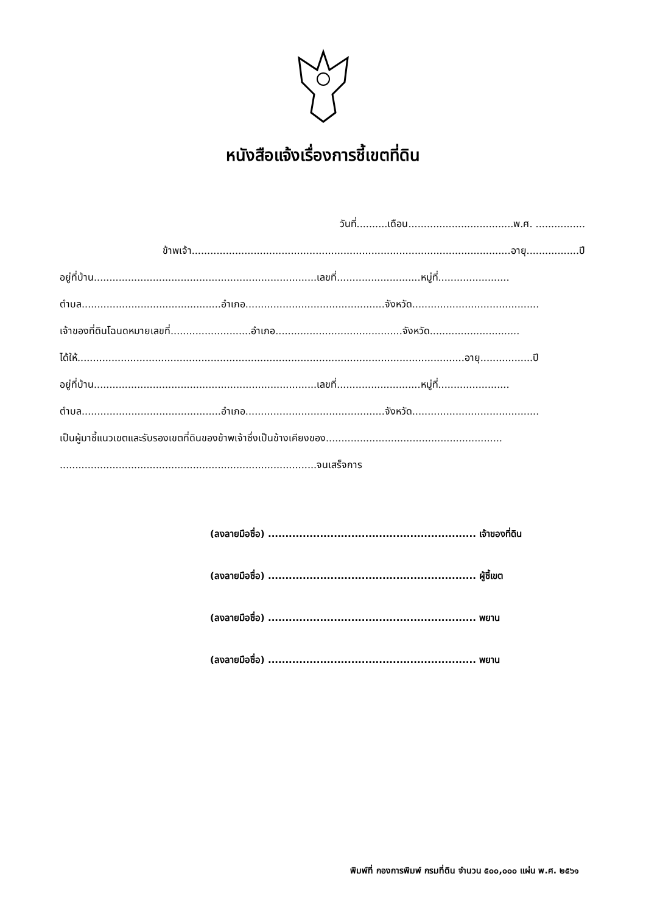หนังสือแจ้งเรื่องการชี้เขตที่ดิน
วันที่..........เดือน..................................พ.ศ. ................
ข้าพเจ้า.......................................................................................................อายุ.................ปี
อยู่ที่บ้าน........................................................................เลขที่...........................หมู่ที่.......................
ตำบล.............................................อำเภอ.............................................จังหวัด.........................................
เจ้าของที่ดินโฉนดหมายเลขที่..........................อำเภอ.........................................จังหวัด.............................
ได้ให้.............................................................................................................................อายุ.................ปี
อยู่ที่บ้าน........................................................................เลขที่...........................หมู่ที่.......................
ตำบล.............................................อำเภอ.............................................จังหวัด.........................................
เป็นผู้มาชี้แนวเขตและรับรองเขตที่ดินของข้าพเจ้าซึ่งเป็นข้างเคียงของ.........................................................
...................................................................................จนเสร็จการ
(ลงลายมือชื่อ) ............................................................ เจ้าของที่ดิน
(ลงลายมือชื่อ) ............................................................ ผู้ชี้เขต
(ลงลายมือชื่อ) ............................................................ พยาน
(ลงลายมือชื่อ) ............................................................ พยาน
พิมพ์ที่ กองการพิมพ์ กรมที่ดิน จำนวน ๕๐๐,๐๐๐ แผ่น พ.ศ. ๒๕๖๑